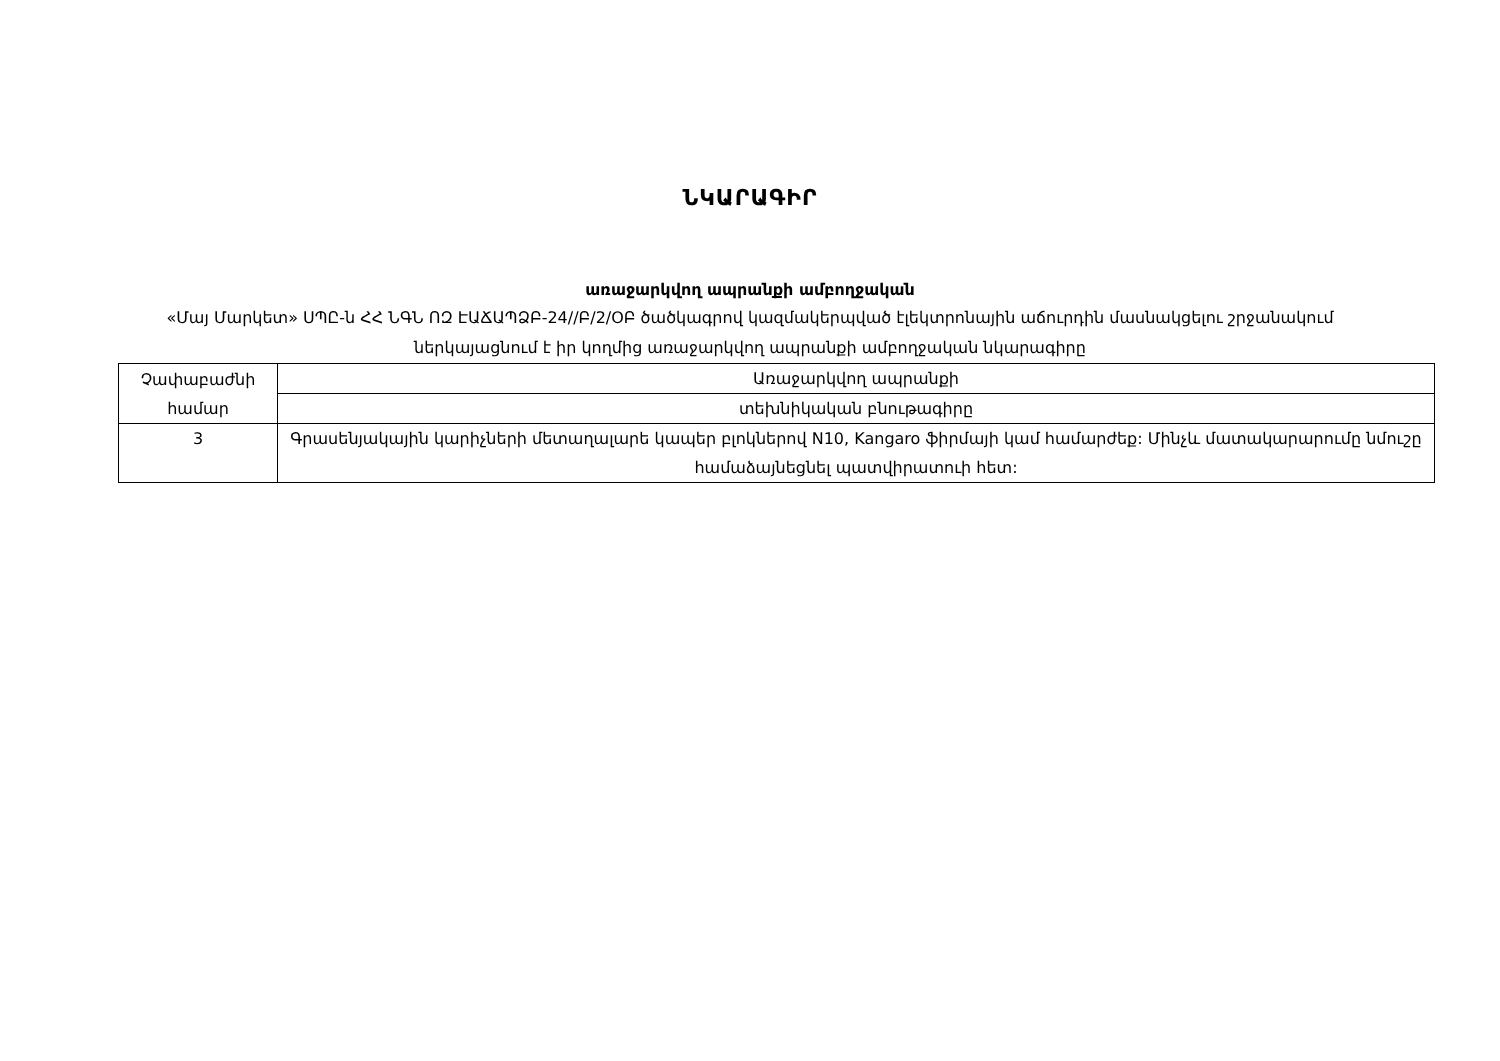ՆԿԱՐԱԳԻՐ
առաջարկվող ապրանքի ամբողջական
«Մայ Մարկետ» ՍՊԸ-ն ՀՀ ՆԳՆ ՈԶ ԷԱՃԱՊՁԲ-24//Բ/2/ՕԲ ծածկագրով կազմակերպված էլեկտրոնային աճուրդին մասնակցելու շրջանակում ներկայացնում է իր կողմից առաջարկվող ապրանքի ամբողջական նկարագիրը
| Չափաբաժնի համար | Առաջարկվող ապրանքի |
| --- | --- |
| | տեխնիկական բնութագիրը |
| 3 | Գրասենյակային կարիչների մետաղալարե կապեր բլոկներով N10, Kangaro ֆիրմայի կամ համարժեք: Մինչև մատակարարումը նմուշը համաձայնեցնել պատվիրատուի հետ: |